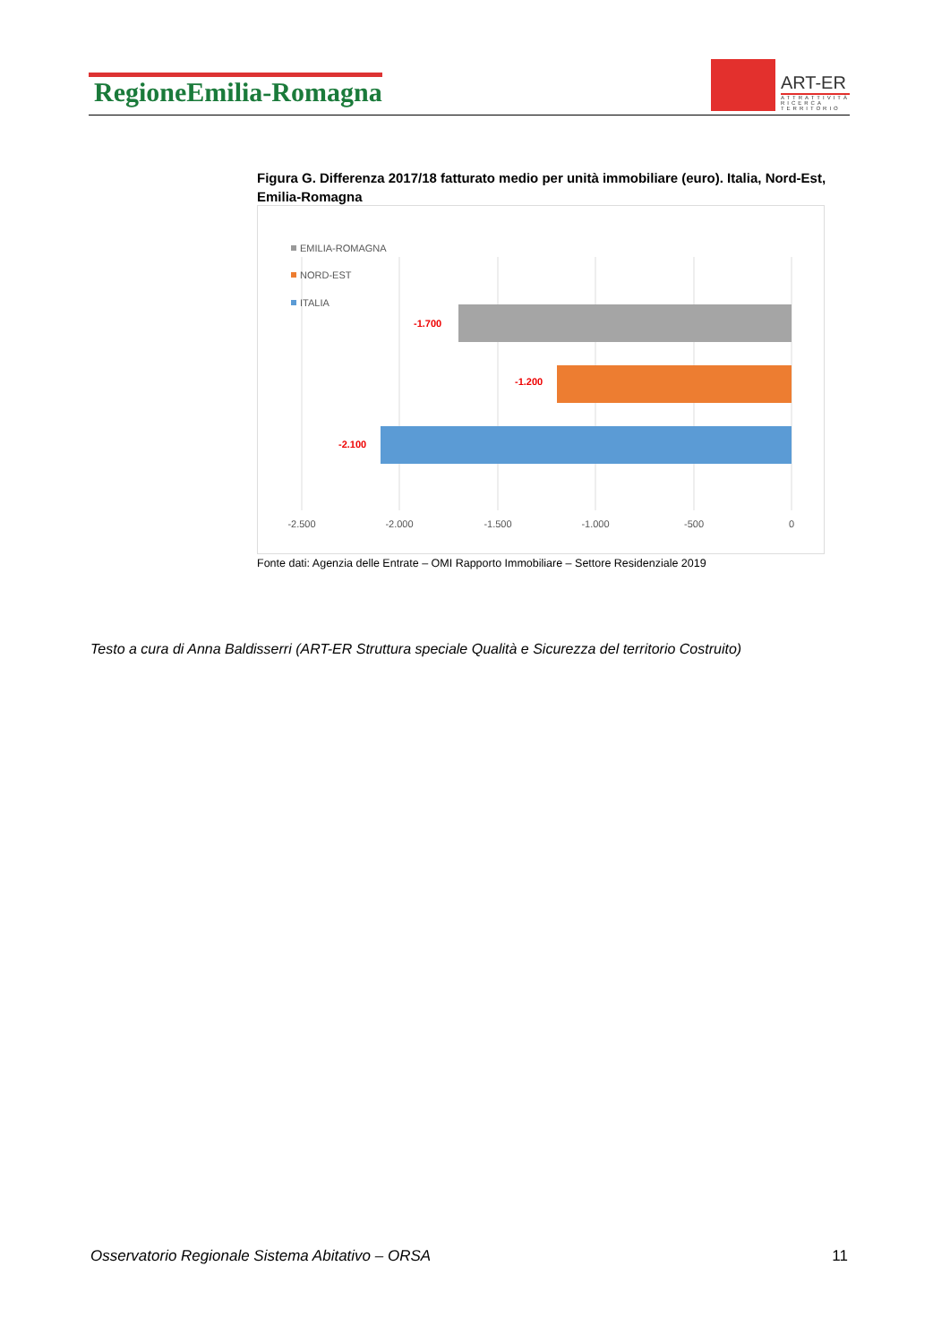RegioneEmilia-Romagna
ART-ER
ATTRATTIVITÀ
RICERCA
TERRITORIO
Figura G. Differenza 2017/18 fatturato medio per unità immobiliare (euro). Italia, Nord-Est, Emilia-Romagna
EMILIA-ROMAGNA
NORD-EST
ITALIA
-1.700
-1.200
-2.100
-2.500
-2.000
-1.500
-1.000
-500
0
Fonte dati: Agenzia delle Entrate – OMI Rapporto Immobiliare – Settore Residenziale 2019
Testo a cura di Anna Baldisserri (ART-ER Struttura speciale Qualità e Sicurezza del territorio Costruito)
Osservatorio Regionale Sistema Abitativo – ORSA 11